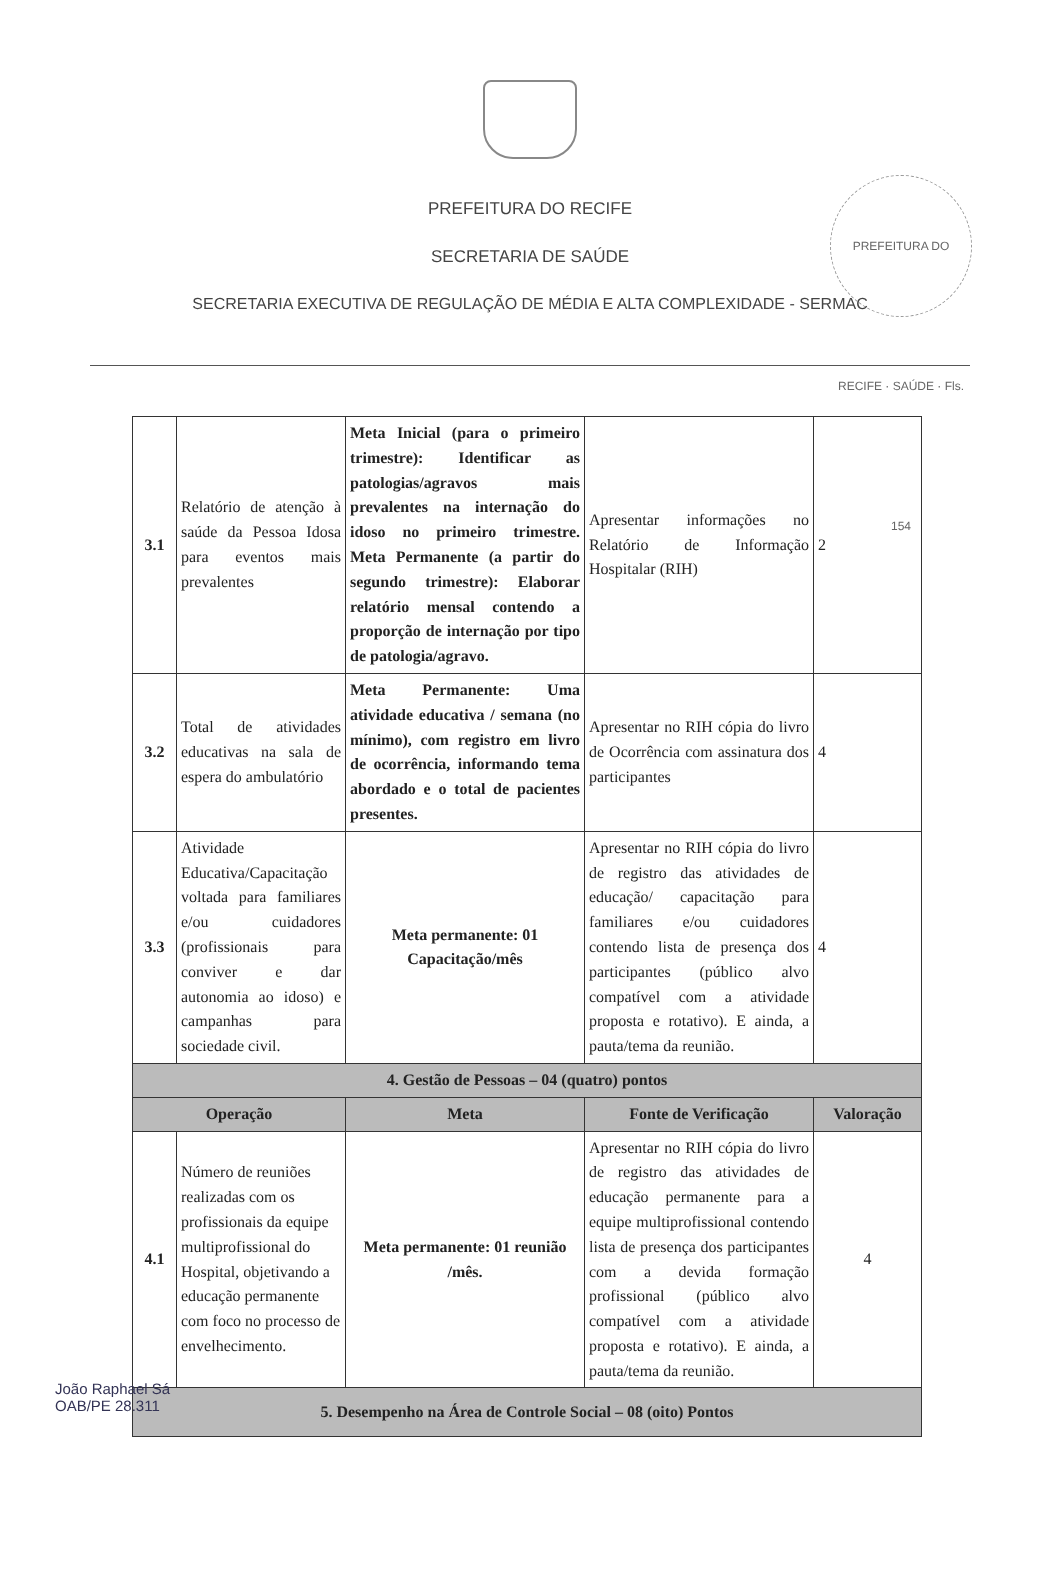PREFEITURA DO RECIFE · SAÚDE · Fls. 154
PREFEITURA DO RECIFE
SECRETARIA DE SAÚDE
SECRETARIA EXECUTIVA DE REGULAÇÃO DE MÉDIA E ALTA COMPLEXIDADE - SERMAC
| 3.1 | Relatório de atenção à saúde da Pessoa Idosa para eventos mais prevalentes | Meta Inicial (para o primeiro trimestre): Identificar as patologias/agravos mais prevalentes na internação do idoso no primeiro trimestre. Meta Permanente (a partir do segundo trimestre): Elaborar relatório mensal contendo a proporção de internação por tipo de patologia/agravo. | Apresentar informações no Relatório de Informação Hospitalar (RIH) | 2 |
| 3.2 | Total de atividades educativas na sala de espera do ambulatório | Meta Permanente: Uma atividade educativa / semana (no mínimo), com registro em livro de ocorrência, informando tema abordado e o total de pacientes presentes. | Apresentar no RIH cópia do livro de Ocorrência com assinatura dos participantes | 4 |
| 3.3 | Atividade Educativa/Capacitação voltada para familiares e/ou cuidadores (profissionais para conviver e dar autonomia ao idoso) e campanhas para sociedade civil. | Meta permanente: 01 Capacitação/mês | Apresentar no RIH cópia do livro de registro das atividades de educação/ capacitação para familiares e/ou cuidadores contendo lista de presença dos participantes (público alvo compatível com a atividade proposta e rotativo). E ainda, a pauta/tema da reunião. | 4 |
| 4. Gestão de Pessoas – 04 (quatro) pontos | | | | |
| Operação | | Meta | Fonte de Verificação | Valoração |
| 4.1 | Número de reuniões realizadas com os profissionais da equipe multiprofissional do Hospital, objetivando a educação permanente com foco no processo de envelhecimento. | Meta permanente: 01 reunião /mês. | Apresentar no RIH cópia do livro de registro das atividades de educação permanente para a equipe multiprofissional contendo lista de presença dos participantes com a devida formação profissional (público alvo compatível com a atividade proposta e rotativo). E ainda, a pauta/tema da reunião. | 4 |
| 5. Desempenho na Área de Controle Social – 08 (oito) Pontos | | | | |
João Raphael Sá
OAB/PE 28.311